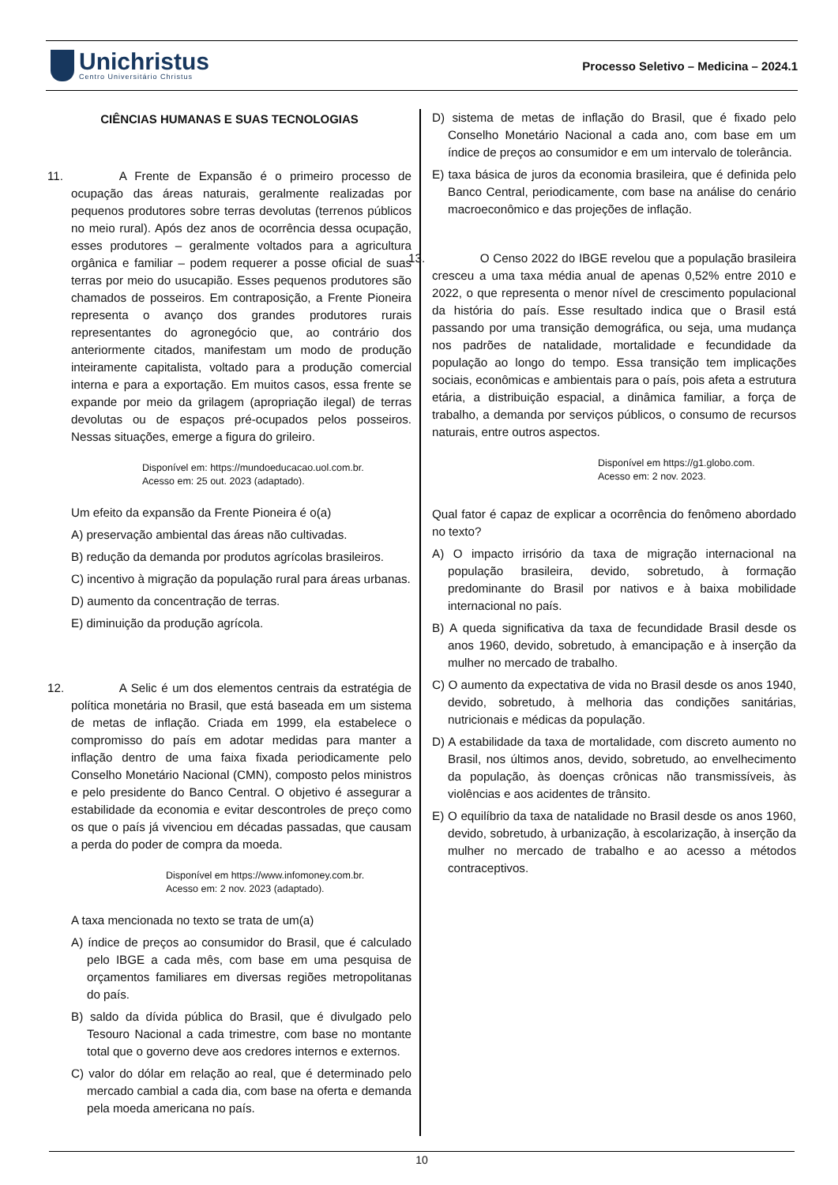Unichristus
Centro Universitário Christus
Processo Seletivo – Medicina – 2024.1
CIÊNCIAS HUMANAS E SUAS TECNOLOGIAS
11.     A Frente de Expansão é o primeiro processo de ocupação das áreas naturais, geralmente realizadas por pequenos produtores sobre terras devolutas (terrenos públicos no meio rural). Após dez anos de ocorrência dessa ocupação, esses produtores – geralmente voltados para a agricultura orgânica e familiar – podem requerer a posse oficial de suas terras por meio do usucapião. Esses pequenos produtores são chamados de posseiros. Em contraposição, a Frente Pioneira representa o avanço dos grandes produtores rurais representantes do agronegócio que, ao contrário dos anteriormente citados, manifestam um modo de produção inteiramente capitalista, voltado para a produção comercial interna e para a exportação. Em muitos casos, essa frente se expande por meio da grilagem (apropriação ilegal) de terras devolutas ou de espaços pré-ocupados pelos posseiros. Nessas situações, emerge a figura do grileiro.
Disponível em: https://mundoeducacao.uol.com.br.
Acesso em: 25 out. 2023 (adaptado).
Um efeito da expansão da Frente Pioneira é o(a)
A) preservação ambiental das áreas não cultivadas.
B) redução da demanda por produtos agrícolas brasileiros.
C) incentivo à migração da população rural para áreas urbanas.
D) aumento da concentração de terras.
E) diminuição da produção agrícola.
12.     A Selic é um dos elementos centrais da estratégia de política monetária no Brasil, que está baseada em um sistema de metas de inflação. Criada em 1999, ela estabelece o compromisso do país em adotar medidas para manter a inflação dentro de uma faixa fixada periodicamente pelo Conselho Monetário Nacional (CMN), composto pelos ministros e pelo presidente do Banco Central. O objetivo é assegurar a estabilidade da economia e evitar descontroles de preço como os que o país já vivenciou em décadas passadas, que causam a perda do poder de compra da moeda.
Disponível em https://www.infomoney.com.br.
Acesso em: 2 nov. 2023 (adaptado).
A taxa mencionada no texto se trata de um(a)
A) índice de preços ao consumidor do Brasil, que é calculado pelo IBGE a cada mês, com base em uma pesquisa de orçamentos familiares em diversas regiões metropolitanas do país.
B) saldo da dívida pública do Brasil, que é divulgado pelo Tesouro Nacional a cada trimestre, com base no montante total que o governo deve aos credores internos e externos.
C) valor do dólar em relação ao real, que é determinado pelo mercado cambial a cada dia, com base na oferta e demanda pela moeda americana no país.
D) sistema de metas de inflação do Brasil, que é fixado pelo Conselho Monetário Nacional a cada ano, com base em um índice de preços ao consumidor e em um intervalo de tolerância.
E) taxa básica de juros da economia brasileira, que é definida pelo Banco Central, periodicamente, com base na análise do cenário macroeconômico e das projeções de inflação.
13.     O Censo 2022 do IBGE revelou que a população brasileira cresceu a uma taxa média anual de apenas 0,52% entre 2010 e 2022, o que representa o menor nível de crescimento populacional da história do país. Esse resultado indica que o Brasil está passando por uma transição demográfica, ou seja, uma mudança nos padrões de natalidade, mortalidade e fecundidade da população ao longo do tempo. Essa transição tem implicações sociais, econômicas e ambientais para o país, pois afeta a estrutura etária, a distribuição espacial, a dinâmica familiar, a força de trabalho, a demanda por serviços públicos, o consumo de recursos naturais, entre outros aspectos.
Disponível em https://g1.globo.com.
Acesso em: 2 nov. 2023.
Qual fator é capaz de explicar a ocorrência do fenômeno abordado no texto?
A) O impacto irrisório da taxa de migração internacional na população brasileira, devido, sobretudo, à formação predominante do Brasil por nativos e à baixa mobilidade internacional no país.
B) A queda significativa da taxa de fecundidade Brasil desde os anos 1960, devido, sobretudo, à emancipação e à inserção da mulher no mercado de trabalho.
C) O aumento da expectativa de vida no Brasil desde os anos 1940, devido, sobretudo, à melhoria das condições sanitárias, nutricionais e médicas da população.
D) A estabilidade da taxa de mortalidade, com discreto aumento no Brasil, nos últimos anos, devido, sobretudo, ao envelhecimento da população, às doenças crônicas não transmissíveis, às violências e aos acidentes de trânsito.
E) O equilíbrio da taxa de natalidade no Brasil desde os anos 1960, devido, sobretudo, à urbanização, à escolarização, à inserção da mulher no mercado de trabalho e ao acesso a métodos contraceptivos.
10